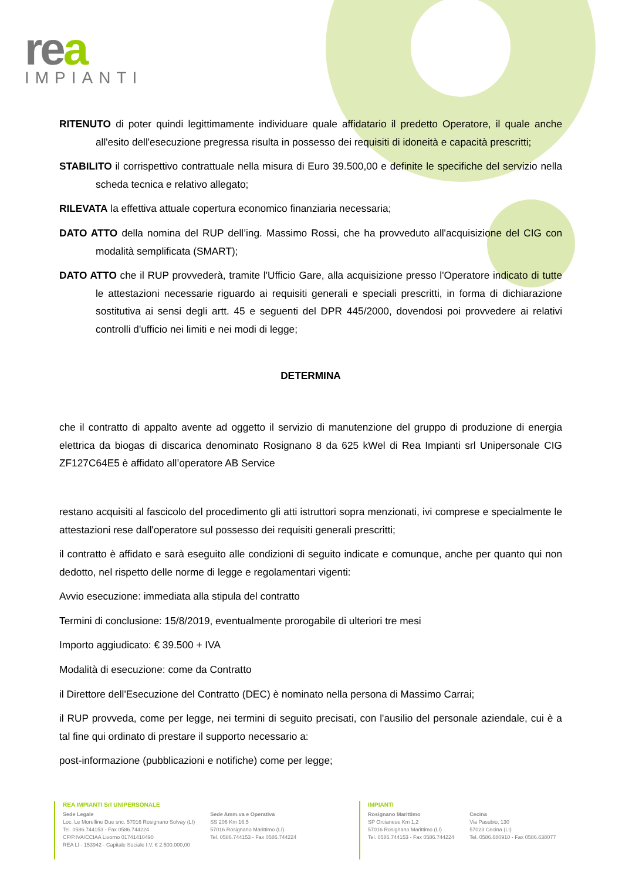rea
IMPIANTI
RITENUTO di poter quindi legittimamente individuare quale affidatario il predetto Operatore, il quale anche all'esito dell'esecuzione pregressa risulta in possesso dei requisiti di idoneità e capacità prescritti;
STABILITO il corrispettivo contrattuale nella misura di Euro 39.500,00 e definite le specifiche del servizio nella scheda tecnica e relativo allegato;
RILEVATA la effettiva attuale copertura economico finanziaria necessaria;
DATO ATTO della nomina del RUP dell’ing. Massimo Rossi, che ha provveduto all'acquisizione del CIG con modalità semplificata (SMART);
DATO ATTO che il RUP provvederà, tramite l'Ufficio Gare, alla acquisizione presso l'Operatore indicato di tutte le attestazioni necessarie riguardo ai requisiti generali e speciali prescritti, in forma di dichiarazione sostitutiva ai sensi degli artt. 45 e seguenti del DPR 445/2000, dovendosi poi provvedere ai relativi controlli d'ufficio nei limiti e nei modi di legge;
DETERMINA
che il contratto di appalto avente ad oggetto il servizio di manutenzione del gruppo di produzione di energia elettrica da biogas di discarica denominato Rosignano 8 da 625 kWel di Rea Impianti srl Unipersonale CIG ZF127C64E5 è affidato all’operatore AB Service
restano acquisiti al fascicolo del procedimento gli atti istruttori sopra menzionati, ivi comprese e specialmente le attestazioni rese dall'operatore sul possesso dei requisiti generali prescritti;
il contratto è affidato e sarà eseguito alle condizioni di seguito indicate e comunque, anche per quanto qui non dedotto, nel rispetto delle norme di legge e regolamentari vigenti:
Avvio esecuzione: immediata alla stipula del contratto
Termini di conclusione: 15/8/2019, eventualmente prorogabile di ulteriori tre mesi
Importo aggiudicato: € 39.500 + IVA
Modalità di esecuzione: come da Contratto
il Direttore dell'Esecuzione del Contratto (DEC) è nominato nella persona di Massimo Carrai;
il RUP provveda, come per legge, nei termini di seguito precisati, con l'ausilio del personale aziendale, cui è a tal fine qui ordinato di prestare il supporto necessario a:
post-informazione (pubblicazioni e notifiche) come per legge;
REA IMPIANTI Srl UNIPERSONALE
Sede Legale
Loc. Le Morelline Due snc. 57016 Rosignano Solvay (LI)
Tel. 0586.744153 - Fax 0586.744224
CF/P.IVA/CCIAA Livorno 01741410490
REA LI - 153942 - Capitale Sociale I.V. € 2.500.000,00
Sede Amm.va e Operativa
SS 206 Km 16,5
57016 Rosignano Marittimo (LI)
Tel. 0586.744153 - Fax 0586.744224
IMPIANTI
Rosignano Marittimo
SP Orcianese Km 1,2
57016 Rosignano Marittimo (LI)
Tel. 0586.744153 - Fax 0586.744224
Cecina
Via Pasubio, 130
57023 Cecina (LI)
Tel. 0586.680910 - Fax 0586.638077